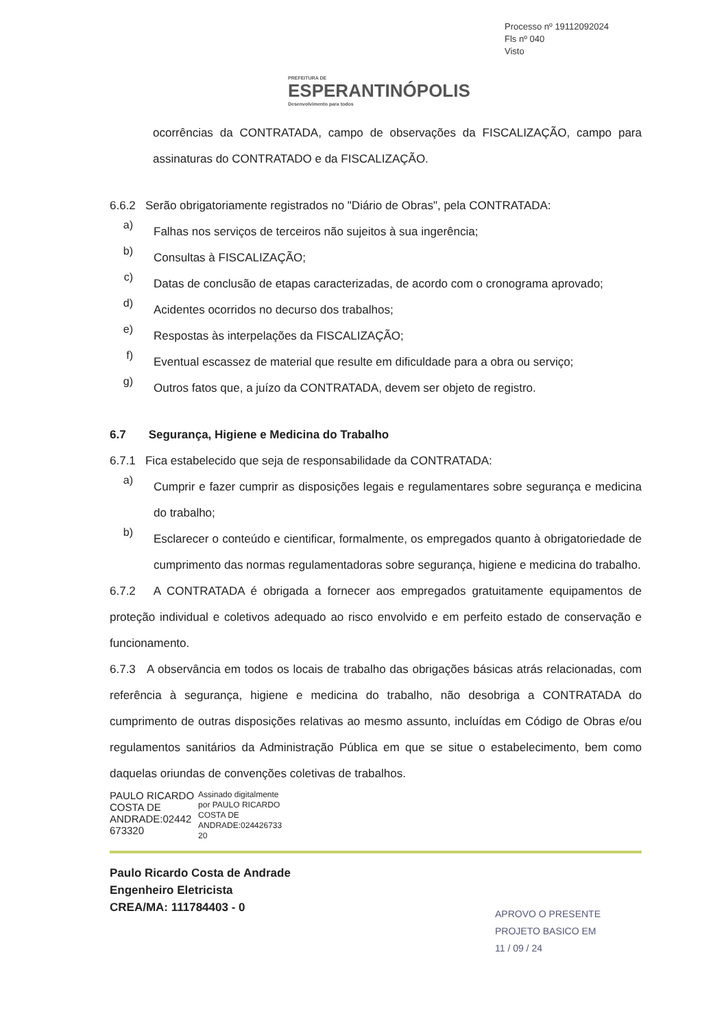PREFEITURA DE
ESPERANTINÓPOLIS
Desenvolvimento para todos
Processo nº 19112092024
Fls nº 040
Visto
ocorrências da CONTRATADA, campo de observações da FISCALIZAÇÃO, campo para assinaturas do CONTRATADO e da FISCALIZAÇÃO.
6.6.2 Serão obrigatoriamente registrados no "Diário de Obras", pela CONTRATADA:
a)
Falhas nos serviços de terceiros não sujeitos à sua ingerência;
b)
Consultas à FISCALIZAÇÃO;
c)
Datas de conclusão de etapas caracterizadas, de acordo com o cronograma aprovado;
d)
Acidentes ocorridos no decurso dos trabalhos;
e)
Respostas às interpelações da FISCALIZAÇÃO;
f)
Eventual escassez de material que resulte em dificuldade para a obra ou serviço;
g)
Outros fatos que, a juízo da CONTRATADA, devem ser objeto de registro.
6.7 Segurança, Higiene e Medicina do Trabalho
6.7.1 Fica estabelecido que seja de responsabilidade da CONTRATADA:
a)
Cumprir e fazer cumprir as disposições legais e regulamentares sobre segurança e medicina do trabalho;
b)
Esclarecer o conteúdo e cientificar, formalmente, os empregados quanto à obrigatoriedade de cumprimento das normas regulamentadoras sobre segurança, higiene e medicina do trabalho.
6.7.2 A CONTRATADA é obrigada a fornecer aos empregados gratuitamente equipamentos de proteção individual e coletivos adequado ao risco envolvido e em perfeito estado de conservação e funcionamento.
6.7.3 A observância em todos os locais de trabalho das obrigações básicas atrás relacionadas, com referência à segurança, higiene e medicina do trabalho, não desobriga a CONTRATADA do cumprimento de outras disposições relativas ao mesmo assunto, incluídas em Código de Obras e/ou regulamentos sanitários da Administração Pública em que se situe o estabelecimento, bem como daquelas oriundas de convenções coletivas de trabalhos.
PAULO RICARDO
COSTA DE
ANDRADE:02442
673320
Assinado digitalmente
por PAULO RICARDO
COSTA DE
ANDRADE:024426733
20
Paulo Ricardo Costa de Andrade
Engenheiro Eletricista
CREA/MA: 111784403 - 0
APROVO O PRESENTE
PROJETO BASICO EM
11 / 09 / 24